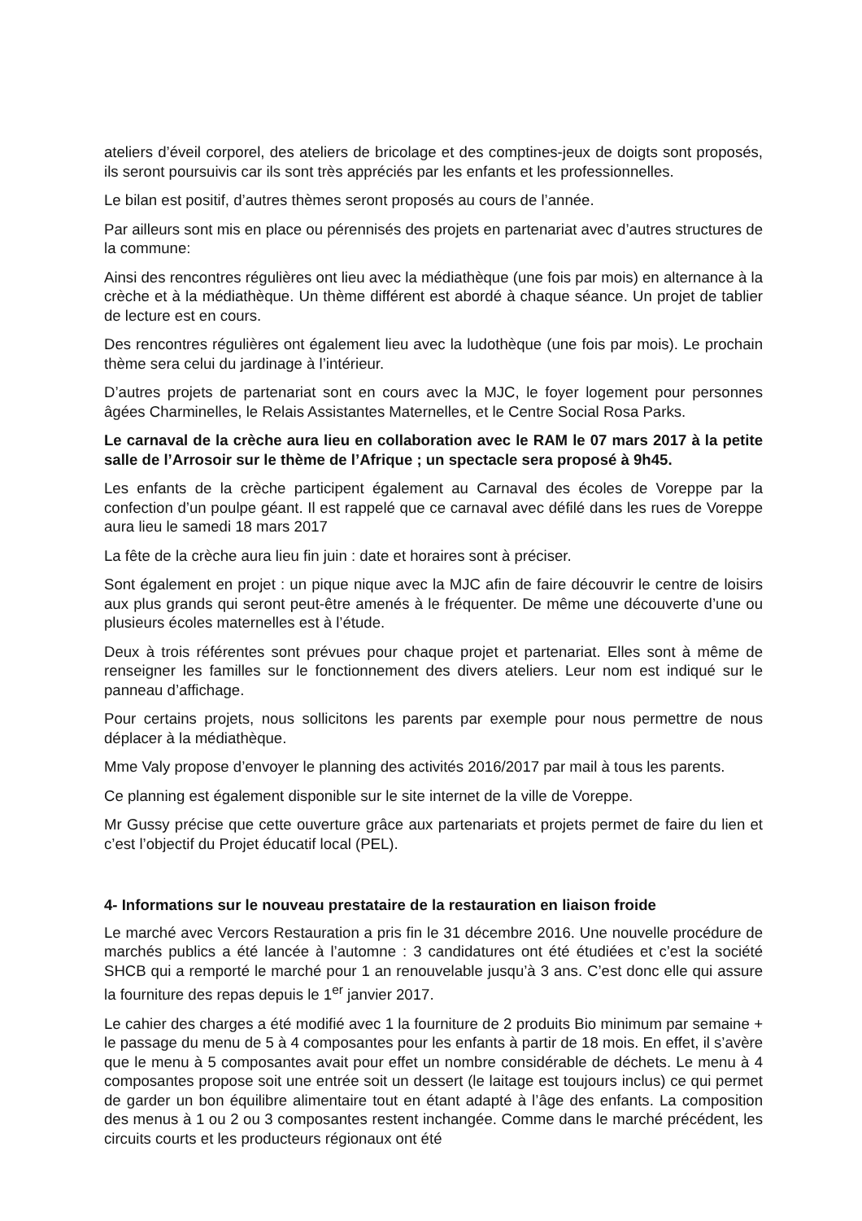ateliers d’éveil corporel, des ateliers de bricolage et des comptines-jeux de doigts sont proposés, ils seront poursuivis car ils sont très appréciés par les enfants et les professionnelles.
Le bilan est positif, d’autres thèmes seront proposés au cours de l’année.
Par ailleurs sont mis en place ou pérennisés des projets en partenariat avec d’autres structures de la commune:
Ainsi des rencontres régulières ont lieu avec la médiathèque (une fois par mois) en alternance à la crèche et à la médiathèque. Un thème différent est abordé à chaque séance. Un projet de tablier de lecture est en cours.
Des rencontres régulières ont également lieu avec la ludothèque (une fois par mois). Le prochain thème sera celui du jardinage à l’intérieur.
D’autres projets de partenariat sont en cours avec la MJC, le foyer logement pour personnes âgées Charminelles, le Relais Assistantes Maternelles, et le Centre Social Rosa Parks.
Le carnaval de la crèche aura lieu en collaboration avec le RAM le 07 mars 2017 à la petite salle de l’Arrosoir sur le thème de l’Afrique ; un spectacle sera proposé à 9h45.
Les enfants de la crèche participent également au Carnaval des écoles de Voreppe par la confection d’un poulpe géant. Il est rappelé que ce carnaval avec défilé dans les rues de Voreppe aura lieu le samedi 18 mars 2017
La fête de la crèche aura lieu fin juin : date et horaires sont à préciser.
Sont également en projet : un pique nique avec la MJC afin de faire découvrir le centre de loisirs aux plus grands qui seront peut-être amenés à le fréquenter. De même une découverte d’une ou plusieurs écoles maternelles est à l’étude.
Deux à trois référentes sont prévues pour chaque projet et partenariat. Elles sont à même de renseigner les familles sur le fonctionnement des divers ateliers. Leur nom est indiqué sur le panneau d’affichage.
Pour certains projets, nous sollicitons les parents par exemple pour nous permettre de nous déplacer à la médiathèque.
Mme Valy propose d’envoyer le planning des activités 2016/2017 par mail à tous les parents.
Ce planning est également disponible sur le site internet de la ville de Voreppe.
Mr Gussy précise que cette ouverture grâce aux partenariats et projets permet de faire du lien et c’est l’objectif du Projet éducatif local (PEL).
4- Informations sur le nouveau prestataire de la restauration en liaison froide
Le marché avec Vercors Restauration a pris fin le 31 décembre 2016. Une nouvelle procédure de marchés publics a été lancée à l’automne : 3 candidatures ont été étudiées et c’est la société SHCB qui a remporté le marché pour 1 an renouvelable jusqu’à 3 ans. C’est donc elle qui assure la fourniture des repas depuis le 1<sup>er</sup> janvier 2017.
Le cahier des charges a été modifié avec 1 la fourniture de 2 produits Bio minimum par semaine + le passage du menu de 5 à 4 composantes pour les enfants à partir de 18 mois. En effet, il s’avère que le menu à 5 composantes avait pour effet un nombre considérable de déchets. Le menu à 4 composantes propose soit une entrée soit un dessert (le laitage est toujours inclus) ce qui permet de garder un bon équilibre alimentaire tout en étant adapté à l’âge des enfants. La composition des menus à 1 ou 2 ou 3 composantes restent inchangée. Comme dans le marché précédent, les circuits courts et les producteurs régionaux ont été